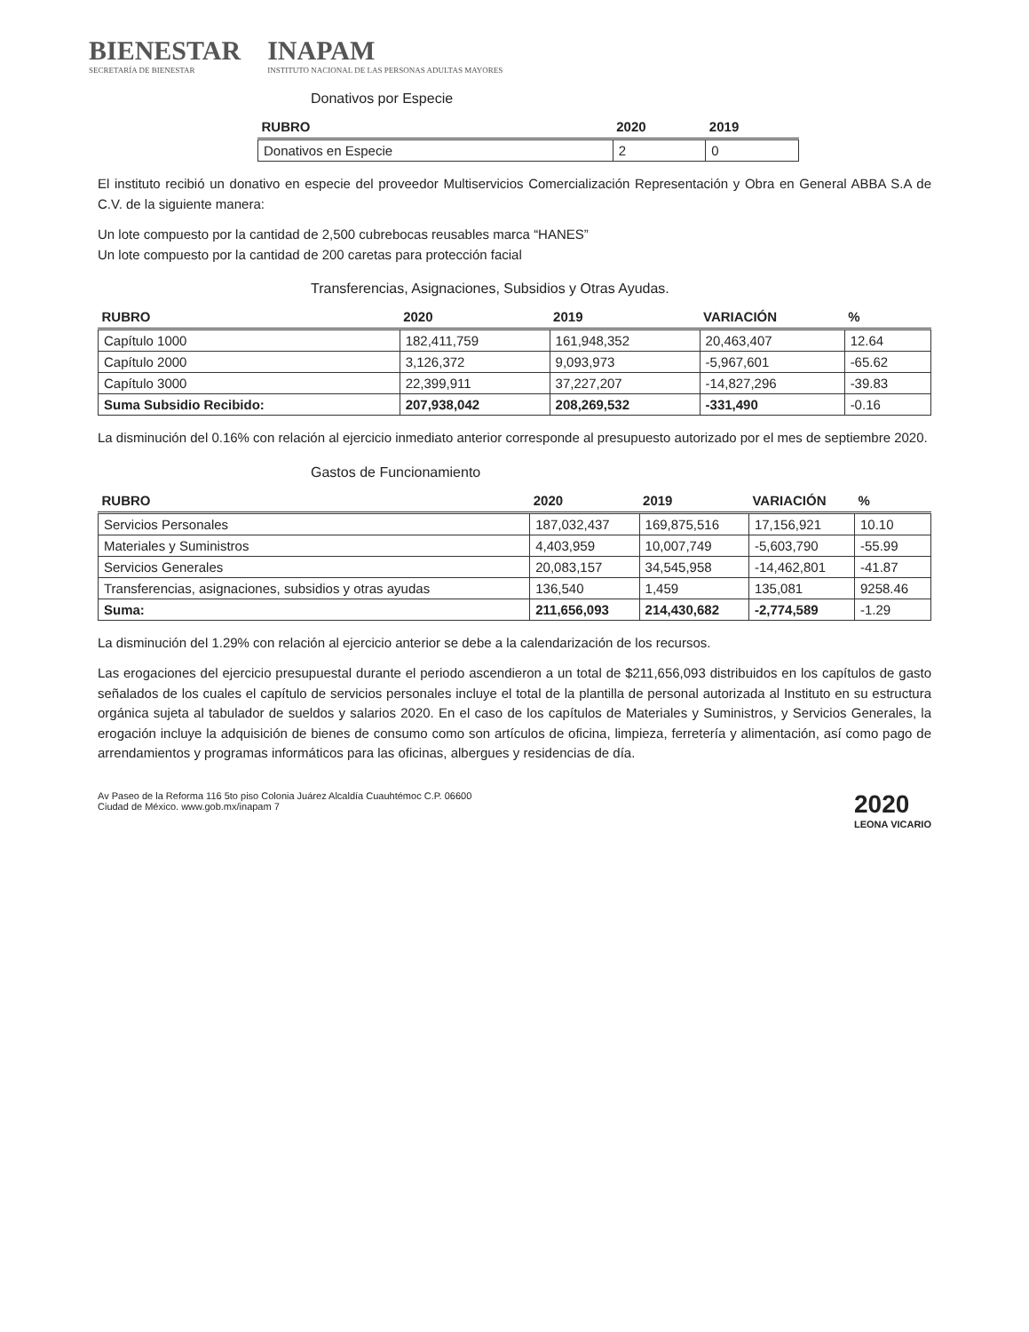BIENESTAR
SECRETARÍA DE BIENESTAR
INAPAM
INSTITUTO NACIONAL DE LAS PERSONAS ADULTAS MAYORES
Donativos por Especie
| RUBRO | 2020 | 2019 |
| --- | --- | --- |
| Donativos en Especie | 2 | 0 |
El instituto recibió un donativo en especie del proveedor Multiservicios Comercialización Representación y Obra en General ABBA S.A de C.V. de la siguiente manera:
Un lote compuesto por la cantidad de 2,500 cubrebocas reusables marca “HANES”
Un lote compuesto por la cantidad de 200 caretas para protección facial
Transferencias, Asignaciones, Subsidios y Otras Ayudas.
| RUBRO | 2020 | 2019 | VARIACIÓN | % |
| --- | --- | --- | --- | --- |
| Capítulo 1000 | 182,411,759 | 161,948,352 | 20,463,407 | 12.64 |
| Capítulo 2000 | 3,126,372 | 9,093,973 | -5,967,601 | -65.62 |
| Capítulo 3000 | 22,399,911 | 37,227,207 | -14,827,296 | -39.83 |
| Suma Subsidio Recibido: | 207,938,042 | 208,269,532 | -331,490 | -0.16 |
La disminución del 0.16% con relación al ejercicio inmediato anterior corresponde al presupuesto autorizado por el mes de septiembre 2020.
Gastos de Funcionamiento
| RUBRO | 2020 | 2019 | VARIACIÓN | % |
| --- | --- | --- | --- | --- |
| Servicios Personales | 187,032,437 | 169,875,516 | 17,156,921 | 10.10 |
| Materiales y Suministros | 4,403,959 | 10,007,749 | -5,603,790 | -55.99 |
| Servicios Generales | 20,083,157 | 34,545,958 | -14,462,801 | -41.87 |
| Transferencias, asignaciones, subsidios y otras ayudas | 136,540 | 1,459 | 135,081 | 9258.46 |
| Suma: | 211,656,093 | 214,430,682 | -2,774,589 | -1.29 |
La disminución del 1.29% con relación al ejercicio anterior se debe a la calendarización de los recursos.
Las erogaciones del ejercicio presupuestal durante el periodo ascendieron a un total de $211,656,093 distribuidos en los capítulos de gasto señalados de los cuales el capítulo de servicios personales incluye el total de la plantilla de personal autorizada al Instituto en su estructura orgánica sujeta al tabulador de sueldos y salarios 2020. En el caso de los capítulos de Materiales y Suministros, y Servicios Generales, la erogación incluye la adquisición de bienes de consumo como son artículos de oficina, limpieza, ferretería y alimentación, así como pago de arrendamientos y programas informáticos para las oficinas, albergues y residencias de día.
Av Paseo de la Reforma 116 5to piso Colonia Juárez Alcaldía Cuauhtémoc C.P. 06600
Ciudad de México. www.gob.mx/inapam 7
2020
LEONA VICARIO